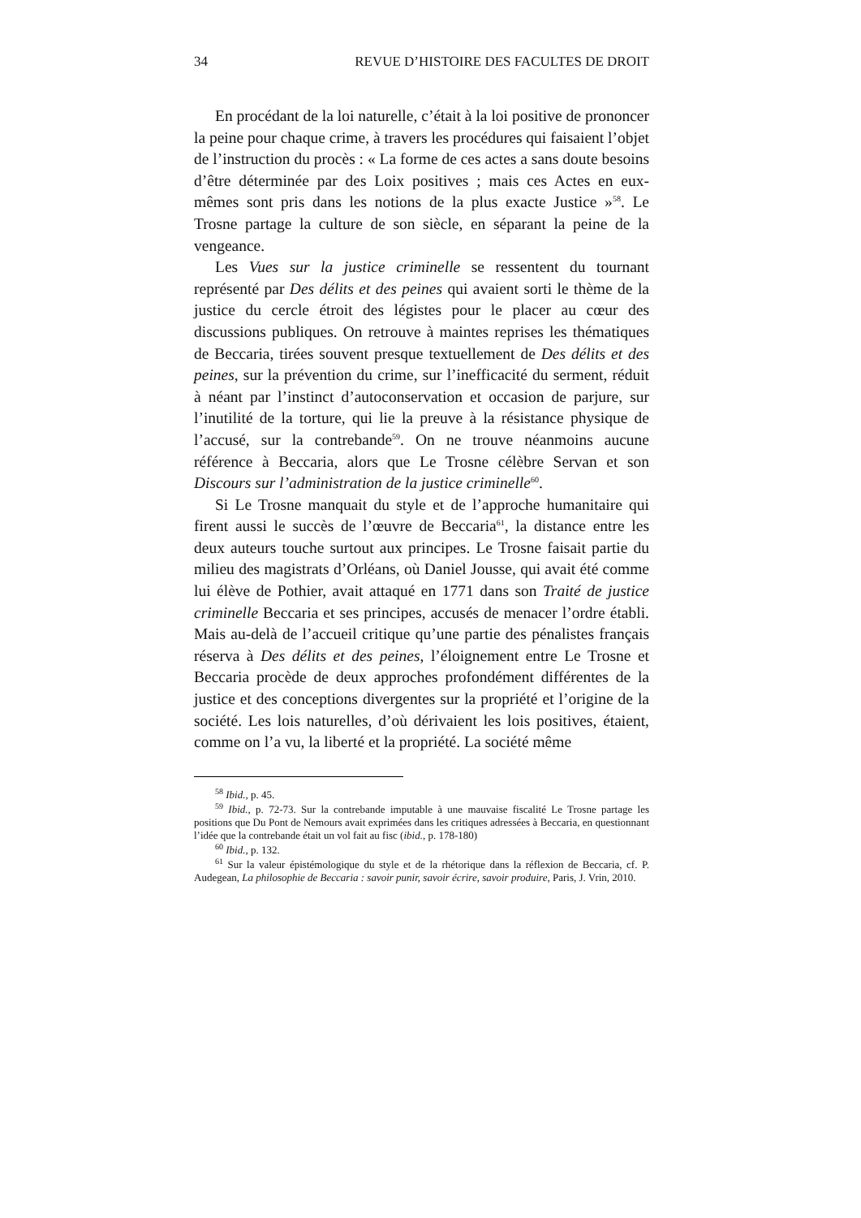34 REVUE D’HISTOIRE DES FACULTES DE DROIT
En procédant de la loi naturelle, c’était à la loi positive de prononcer la peine pour chaque crime, à travers les procédures qui faisaient l’objet de l’instruction du procès : « La forme de ces actes a sans doute besoins d’être déterminée par des Loix positives ; mais ces Actes en eux-mêmes sont pris dans les notions de la plus exacte Justice »<sup>58</sup>. Le Trosne partage la culture de son siècle, en séparant la peine de la vengeance.
Les Vues sur la justice criminelle se ressentent du tournant représenté par Des délits et des peines qui avaient sorti le thème de la justice du cercle étroit des légistes pour le placer au cœur des discussions publiques. On retrouve à maintes reprises les thématiques de Beccaria, tirées souvent presque textuellement de Des délits et des peines, sur la prévention du crime, sur l’inefficacité du serment, réduit à néant par l’instinct d’autoconservation et occasion de parjure, sur l’inutilité de la torture, qui lie la preuve à la résistance physique de l’accusé, sur la contrebande<sup>59</sup>. On ne trouve néanmoins aucune référence à Beccaria, alors que Le Trosne célèbre Servan et son Discours sur l’administration de la justice criminelle<sup>60</sup>.
Si Le Trosne manquait du style et de l’approche humanitaire qui firent aussi le succès de l’œuvre de Beccaria<sup>61</sup>, la distance entre les deux auteurs touche surtout aux principes. Le Trosne faisait partie du milieu des magistrats d’Orléans, où Daniel Jousse, qui avait été comme lui élève de Pothier, avait attaqué en 1771 dans son Traité de justice criminelle Beccaria et ses principes, accusés de menacer l’ordre établi. Mais au-delà de l’accueil critique qu’une partie des pénalistes français réserva à Des délits et des peines, l’éloignement entre Le Trosne et Beccaria procède de deux approches profondément différentes de la justice et des conceptions divergentes sur la propriété et l’origine de la société. Les lois naturelles, d’où dérivaient les lois positives, étaient, comme on l’a vu, la liberté et la propriété. La société même
<sup>58</sup> Ibid., p. 45.
<sup>59</sup> Ibid., p. 72-73. Sur la contrebande imputable à une mauvaise fiscalité Le Trosne partage les positions que Du Pont de Nemours avait exprimées dans les critiques adressées à Beccaria, en questionnant l’idée que la contrebande était un vol fait au fisc (ibid., p. 178-180)
<sup>60</sup> Ibid., p. 132.
<sup>61</sup> Sur la valeur épistémologique du style et de la rhétorique dans la réflexion de Beccaria, cf. P. Audegean, La philosophie de Beccaria : savoir punir, savoir écrire, savoir produire, Paris, J. Vrin, 2010.